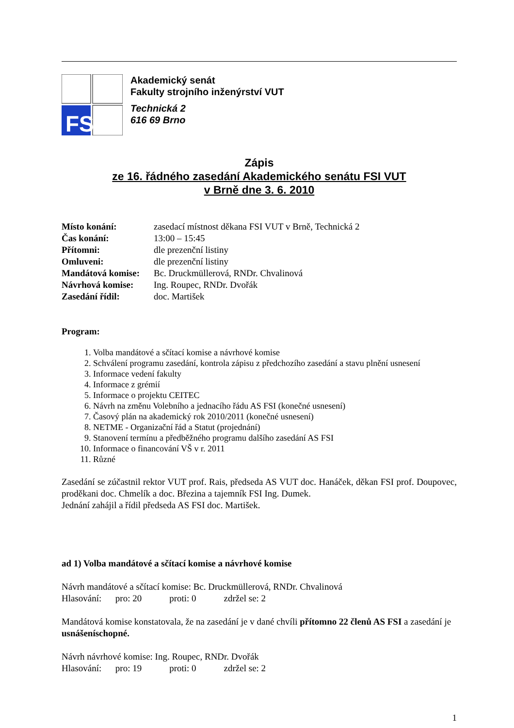FSI
Akademický senát
Fakulty strojního inženýrství VUT
Technická 2
616 69 Brno
Zápis
ze 16. řádného zasedání Akademického senátu FSI VUT
v Brně dne 3. 6. 2010
Místo konání: zasedací místnost děkana FSI VUT v Brně, Technická 2
Čas konání: 13:00 – 15:45
Přítomni: dle prezenční listiny
Omluveni: dle prezenční listiny
Mandátová komise: Bc. Druckmüllerová, RNDr. Chvalinová
Návrhová komise: Ing. Roupec, RNDr. Dvořák
Zasedání řídil: doc. Martišek
Program:
1. Volba mandátové a sčítací komise a návrhové komise
2. Schválení programu zasedání, kontrola zápisu z předchozího zasedání a stavu plnění usnesení
3. Informace vedení fakulty
4. Informace z grémií
5. Informace o projektu CEITEC
6. Návrh na změnu Volebního a jednacího řádu AS FSI (konečné usnesení)
7. Časový plán na akademický rok 2010/2011 (konečné usnesení)
8. NETME - Organizační řád a Statut (projednání)
9. Stanovení termínu a předběžného programu dalšího zasedání AS FSI
10. Informace o financování VŠ v r. 2011
11. Různé
Zasedání se zúčastnil rektor VUT prof. Rais, předseda AS VUT doc. Hanáček, děkan FSI prof. Doupovec, proděkani doc. Chmelík a doc. Březina a tajemník FSI Ing. Dumek.
Jednání zahájil a řídil předseda AS FSI doc. Martišek.
ad 1) Volba mandátové a sčítací komise a návrhové komise
Návrh mandátové a sčítací komise: Bc. Druckmüllerová, RNDr. Chvalinová
Hlasování: pro: 20 proti: 0 zdržel se: 2
Mandátová komise konstatovala, že na zasedání je v dané chvíli přítomno 22 členů AS FSI a zasedání je usnášeníschopné.
Návrh návrhové komise: Ing. Roupec, RNDr. Dvořák
Hlasování: pro: 19 proti: 0 zdržel se: 2
1